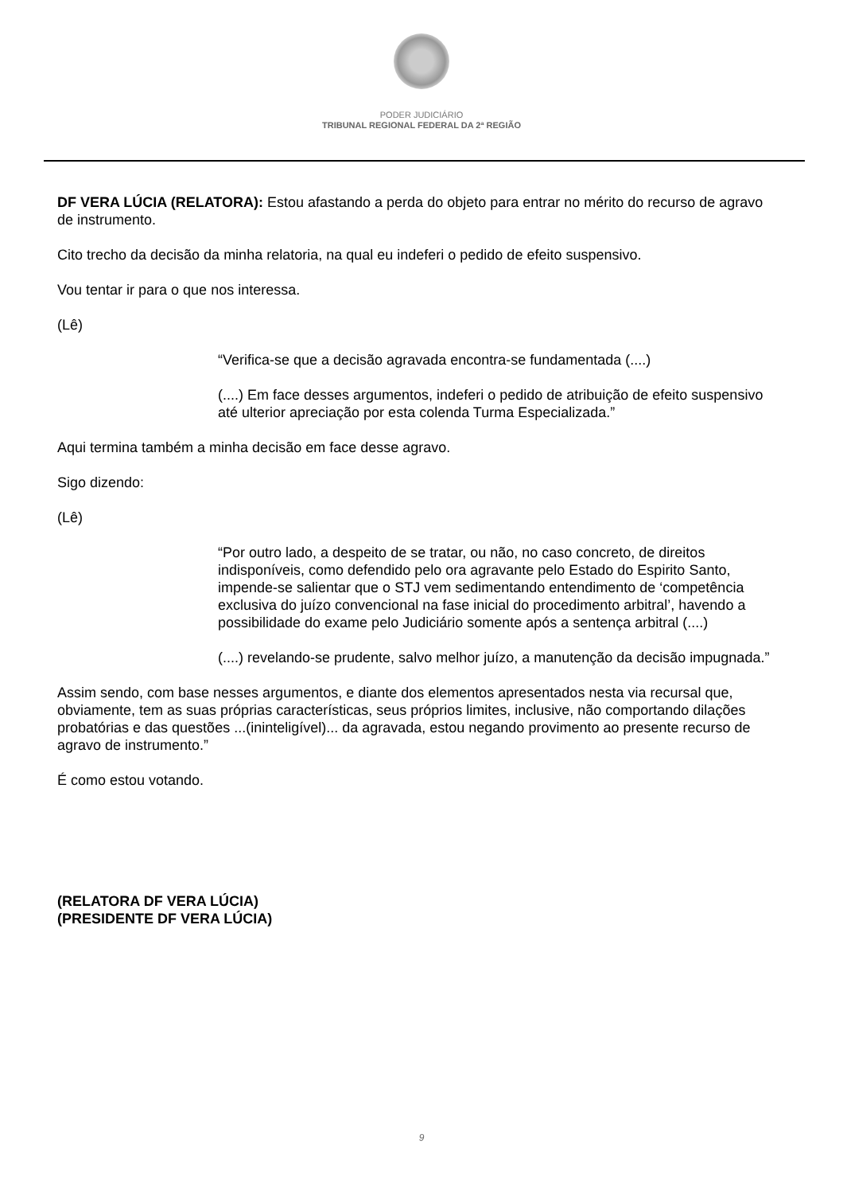PODER JUDICIÁRIO
TRIBUNAL REGIONAL FEDERAL DA 2ª REGIÃO
DF VERA LÚCIA (RELATORA): Estou afastando a perda do objeto para entrar no mérito do recurso de agravo de instrumento.
Cito trecho da decisão da minha relatoria, na qual eu indeferi o pedido de efeito suspensivo.
Vou tentar ir para o que nos interessa.
(Lê)
“Verifica-se que a decisão agravada encontra-se fundamentada (....)
(....) Em face desses argumentos, indeferi o pedido de atribuição de efeito suspensivo até ulterior apreciação por esta colenda Turma Especializada.”
Aqui termina também a minha decisão em face desse agravo.
Sigo dizendo:
(Lê)
“Por outro lado, a despeito de se tratar, ou não, no caso concreto, de direitos indisponíveis, como defendido pelo ora agravante pelo Estado do Espirito Santo, impende-se salientar que o STJ vem sedimentando entendimento de ‘competência exclusiva do juízo convencional na fase inicial do procedimento arbitral’, havendo a possibilidade do exame pelo Judiciário somente após a sentença arbitral (....)
(....) revelando-se prudente, salvo melhor juízo, a manutenção da decisão impugnada.”
Assim sendo, com base nesses argumentos, e diante dos elementos apresentados nesta via recursal que, obviamente, tem as suas próprias características, seus próprios limites, inclusive, não comportando dilações probatórias e das questões ...(ininteligível)... da agravada, estou negando provimento ao presente recurso de agravo de instrumento.”
É como estou votando.
(RELATORA DF VERA LÚCIA)
(PRESIDENTE DF VERA LÚCIA)
9